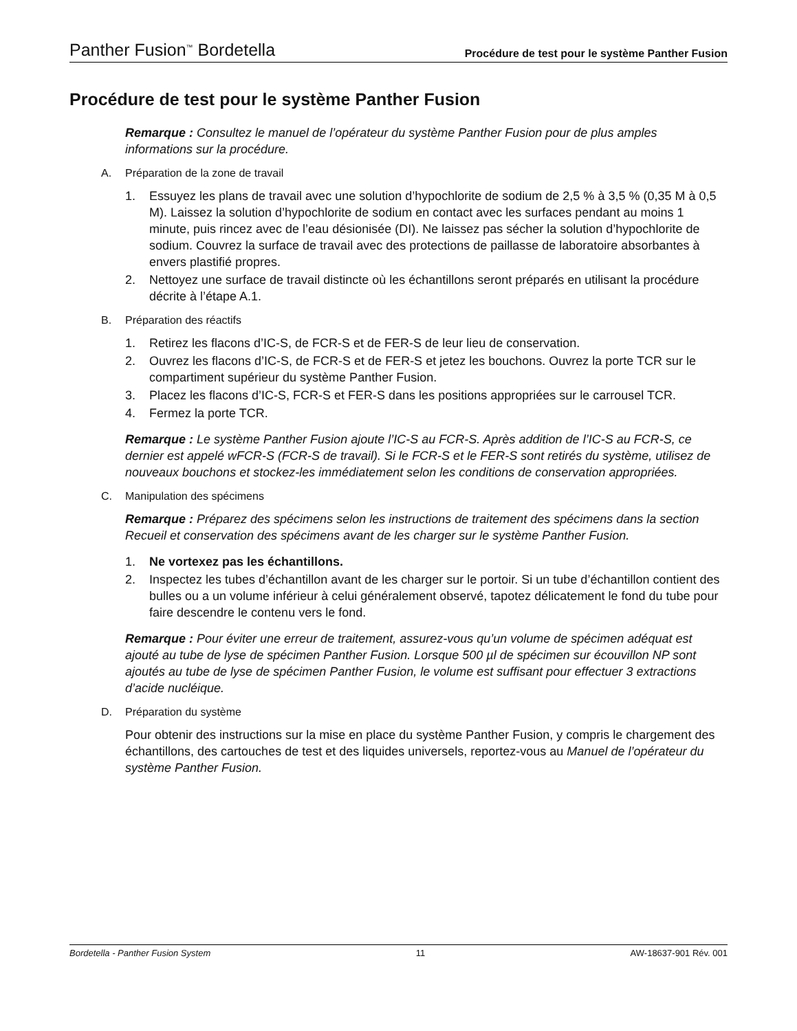Panther Fusion<sup>™</sup> Bordetella
Procédure de test pour le système Panther Fusion
Procédure de test pour le système Panther Fusion
Remarque : Consultez le manuel de l’opérateur du système Panther Fusion pour de plus amples informations sur la procédure.
A. Préparation de la zone de travail
1. Essuyez les plans de travail avec une solution d’hypochlorite de sodium de 2,5 % à 3,5 % (0,35 M à 0,5 M). Laissez la solution d’hypochlorite de sodium en contact avec les surfaces pendant au moins 1 minute, puis rincez avec de l’eau désionisée (DI). Ne laissez pas sécher la solution d’hypochlorite de sodium. Couvrez la surface de travail avec des protections de paillasse de laboratoire absorbantes à envers plastifié propres.
2. Nettoyez une surface de travail distincte où les échantillons seront préparés en utilisant la procédure décrite à l’étape A.1.
B. Préparation des réactifs
1. Retirez les flacons d’IC-S, de FCR-S et de FER-S de leur lieu de conservation.
2. Ouvrez les flacons d’IC-S, de FCR-S et de FER-S et jetez les bouchons. Ouvrez la porte TCR sur le compartiment supérieur du système Panther Fusion.
3. Placez les flacons d’IC-S, FCR-S et FER-S dans les positions appropriées sur le carrousel TCR.
4. Fermez la porte TCR.
Remarque : Le système Panther Fusion ajoute l’IC-S au FCR-S. Après addition de l’IC-S au FCR-S, ce dernier est appelé wFCR-S (FCR-S de travail). Si le FCR-S et le FER-S sont retirés du système, utilisez de nouveaux bouchons et stockez-les immédiatement selon les conditions de conservation appropriées.
C. Manipulation des spécimens
Remarque : Préparez des spécimens selon les instructions de traitement des spécimens dans la section Recueil et conservation des spécimens avant de les charger sur le système Panther Fusion.
1. Ne vortexez pas les échantillons.
2. Inspectez les tubes d’échantillon avant de les charger sur le portoir. Si un tube d’échantillon contient des bulles ou a un volume inférieur à celui généralement observé, tapotez délicatement le fond du tube pour faire descendre le contenu vers le fond.
Remarque : Pour éviter une erreur de traitement, assurez-vous qu’un volume de spécimen adéquat est ajouté au tube de lyse de spécimen Panther Fusion. Lorsque 500 µl de spécimen sur écouvillon NP sont ajoutés au tube de lyse de spécimen Panther Fusion, le volume est suffisant pour effectuer 3 extractions d’acide nucléique.
D. Préparation du système
Pour obtenir des instructions sur la mise en place du système Panther Fusion, y compris le chargement des échantillons, des cartouches de test et des liquides universels, reportez-vous au Manuel de l’opérateur du système Panther Fusion.
Bordetella - Panther Fusion System 11 AW-18637-901 Rév. 001